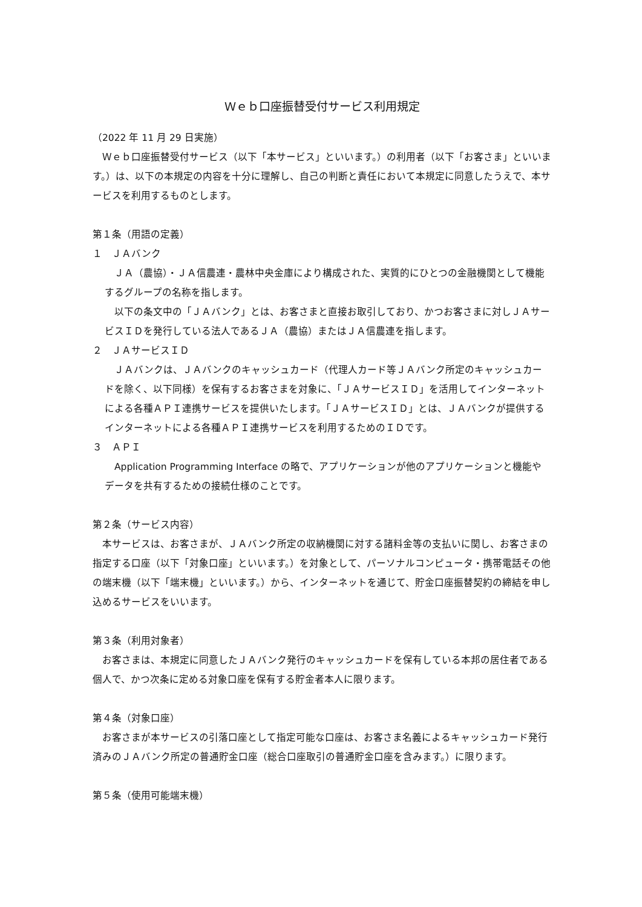Ｗｅｂ口座振替受付サービス利用規定
（2022 年 11 月 29 日実施）
　Ｗｅｂ口座振替受付サービス（以下「本サービス」といいます。）の利用者（以下「お客さま」といいます。）は、以下の本規定の内容を十分に理解し、自己の判断と責任において本規定に同意したうえで、本サービスを利用するものとします。
第１条（用語の定義）
１　ＪＡバンク
　ＪＡ（農協）・ＪＡ信農連・農林中央金庫により構成された、実質的にひとつの金融機関として機能するグループの名称を指します。
　以下の条文中の「ＪＡバンク」とは、お客さまと直接お取引しており、かつお客さまに対しＪＡサービスＩＤを発行している法人であるＪＡ（農協）またはＪＡ信農連を指します。
２　ＪＡサービスＩＤ
　ＪＡバンクは、ＪＡバンクのキャッシュカード（代理人カード等ＪＡバンク所定のキャッシュカードを除く、以下同様）を保有するお客さまを対象に、「ＪＡサービスＩＤ」を活用してインターネットによる各種ＡＰＩ連携サービスを提供いたします。「ＪＡサービスＩＤ」とは、ＪＡバンクが提供するインターネットによる各種ＡＰＩ連携サービスを利用するためのＩＤです。
３　ＡＰＩ
　Application Programming Interface の略で、アプリケーションが他のアプリケーションと機能やデータを共有するための接続仕様のことです。
第２条（サービス内容）
　本サービスは、お客さまが、ＪＡバンク所定の収納機関に対する諸料金等の支払いに関し、お客さまの指定する口座（以下「対象口座」といいます。）を対象として、パーソナルコンピュータ・携帯電話その他の端末機（以下「端末機」といいます。）から、インターネットを通じて、貯金口座振替契約の締結を申し込めるサービスをいいます。
第３条（利用対象者）
　お客さまは、本規定に同意したＪＡバンク発行のキャッシュカードを保有している本邦の居住者である個人で、かつ次条に定める対象口座を保有する貯金者本人に限ります。
第４条（対象口座）
　お客さまが本サービスの引落口座として指定可能な口座は、お客さま名義によるキャッシュカード発行済みのＪＡバンク所定の普通貯金口座（総合口座取引の普通貯金口座を含みます。）に限ります。
第５条（使用可能端末機）